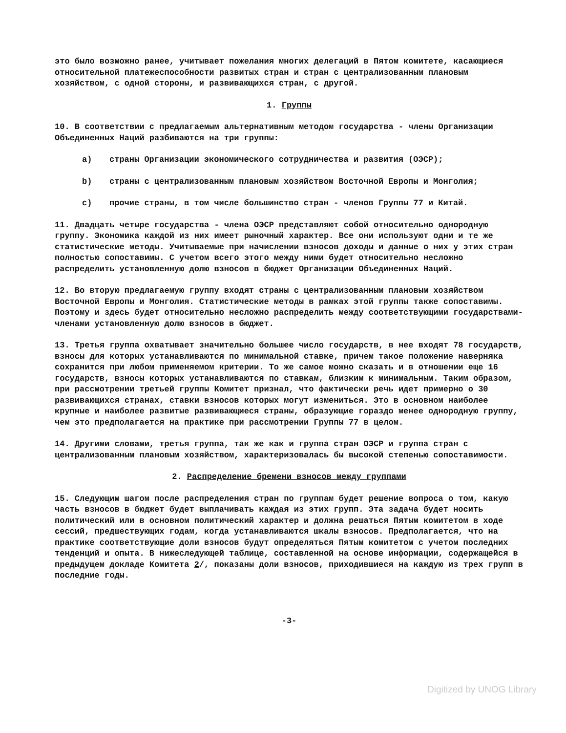это было возможно ранее, учитывает пожелания многих делегаций в Пятом комитете, касающиеся относительной платежеспособности развитых стран и стран с централизованным плановым хозяйством, с одной стороны, и развивающихся стран, с другой.
1. Группы
10. В соответствии с предлагаемым альтернативным методом государства - члены Организации Объединенных Наций разбиваются на три группы:
a) страны Организации экономического сотрудничества и развития (ОЭСР);
b) страны с централизованным плановым хозяйством Восточной Европы и Монголия;
c) прочие страны, в том числе большинство стран - членов Группы 77 и Китай.
11. Двадцать четыре государства - члена ОЭСР представляют собой относительно однородную группу. Экономика каждой из них имеет рыночный характер. Все они используют одни и те же статистические методы. Учитываемые при начислении взносов доходы и данные о них у этих стран полностью сопоставимы. С учетом всего этого между ними будет относительно несложно распределить установленную долю взносов в бюджет Организации Объединенных Наций.
12. Во вторую предлагаемую группу входят страны с централизованным плановым хозяйством Восточной Европы и Монголия. Статистические методы в рамках этой группы также сопоставимы. Поэтому и здесь будет относительно несложно распределить между соответствующими государствами-членами установленную долю взносов в бюджет.
13. Третья группа охватывает значительно большее число государств, в нее входят 78 государств, взносы для которых устанавливаются по минимальной ставке, причем такое положение наверняка сохранится при любом применяемом критерии. То же самое можно сказать и в отношении еще 16 государств, взносы которых устанавливаются по ставкам, близким к минимальным. Таким образом, при рассмотрении третьей группы Комитет признал, что фактически речь идет примерно о 30 развивающихся странах, ставки взносов которых могут измениться. Это в основном наиболее крупные и наиболее развитые развивающиеся страны, образующие гораздо менее однородную группу, чем это предполагается на практике при рассмотрении Группы 77 в целом.
14. Другими словами, третья группа, так же как и группа стран ОЭСР и группа стран с централизованным плановым хозяйством, характеризовалась бы высокой степенью сопоставимости.
2. Распределение бремени взносов между группами
15. Следующим шагом после распределения стран по группам будет решение вопроса о том, какую часть взносов в бюджет будет выплачивать каждая из этих групп. Эта задача будет носить политический или в основном политический характер и должна решаться Пятым комитетом в ходе сессий, предшествующих годам, когда устанавливаются шкалы взносов. Предполагается, что на практике соответствующие доли взносов будут определяться Пятым комитетом с учетом последних тенденций и опыта. В нижеследующей таблице, составленной на основе информации, содержащейся в предыдущем докладе Комитета 2/, показаны доли взносов, приходившиеся на каждую из трех групп в последние годы.
-3-
Digitized by UNOG Library